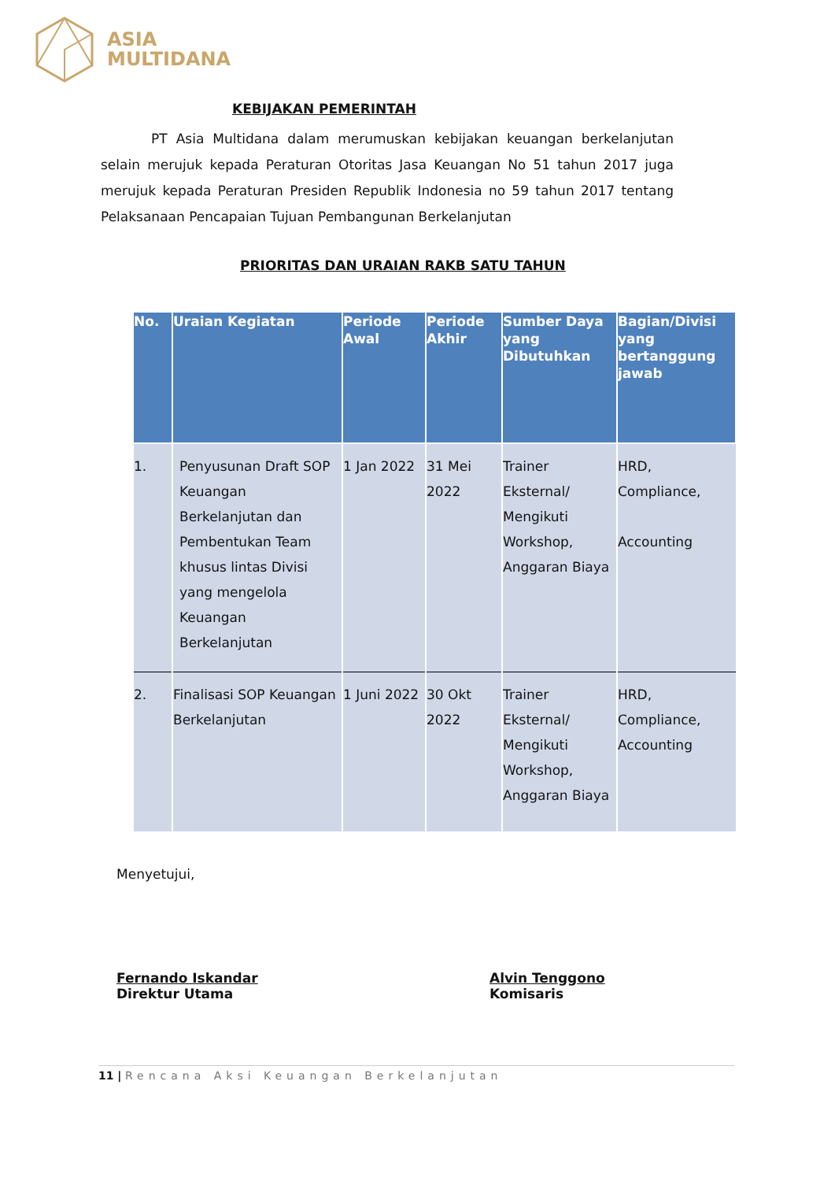ASIA
MULTIDANA
KEBIJAKAN PEMERINTAH
PT Asia Multidana dalam merumuskan kebijakan keuangan berkelanjutan selain merujuk kepada Peraturan Otoritas Jasa Keuangan No 51 tahun 2017 juga merujuk kepada Peraturan Presiden Republik Indonesia no 59 tahun 2017 tentang Pelaksanaan Pencapaian Tujuan Pembangunan Berkelanjutan
PRIORITAS DAN URAIAN RAKB SATU TAHUN
| No. | Uraian Kegiatan | Periode Awal | Periode Akhir | Sumber Daya yang Dibutuhkan | Bagian/Divisi yang bertanggung jawab |
| --- | --- | --- | --- | --- | --- |
| 1. | Penyusunan Draft SOP Keuangan Berkelanjutan dan Pembentukan Team khusus lintas Divisi yang mengelola Keuangan Berkelanjutan | 1 Jan 2022 | 31 Mei 2022 | Trainer Eksternal/ Mengikuti Workshop, Anggaran Biaya | HRD, Compliance, Accounting |
| 2. | Finalisasi SOP Keuangan Berkelanjutan | 1 Juni 2022 | 30 Okt 2022 | Trainer Eksternal/ Mengikuti Workshop, Anggaran Biaya | HRD, Compliance, Accounting |
Menyetujui,
Fernando Iskandar
Direktur Utama
Alvin Tenggono
Komisaris
11 | Rencana Aksi Keuangan Berkelanjutan